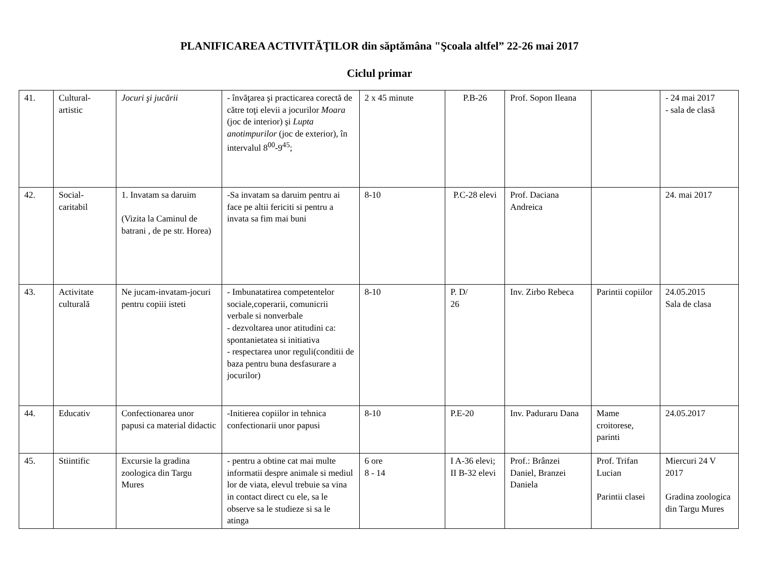PLANIFICAREA ACTIVITĂŢILOR din săptămâna "Şcoala altfel” 22-26 mai 2017
Ciclul primar
| 41. | Cultural-artistic | Jocuri şi jucării | - învăţarea şi practicarea corectă de către toţi elevii a jocurilor Moara (joc de interior) şi Lupta anotimpurilor (joc de exterior), în intervalul 8<sup>00</sup>-9<sup>45</sup>; | 2 x 45 minute | P.B-26 | Prof. Sopon Ileana | | - 24 mai 2017 - sala de clasă |
| 42. | Social-caritabil | 1. Invatam sa daruim (Vizita la Caminul de batrani , de pe str. Horea) | -Sa invatam sa daruim pentru ai face pe altii fericiti si pentru a invata sa fim mai buni | 8-10 | P.C-28 elevi | Prof. Daciana Andreica | | 24. mai 2017 |
| 43. | Activitate culturală | Ne jucam-invatam-jocuri pentru copiii isteti | - Imbunatatirea competentelor sociale,coperarii, comunicrii verbale si nonverbale - dezvoltarea unor atitudini ca: spontanietatea si initiativa - respectarea unor reguli(conditii de baza pentru buna desfasurare a jocurilor) | 8-10 | P. D/ 26 | Inv. Zirbo Rebeca | Parintii copiilor | 24.05.2015 Sala de clasa |
| 44. | Educativ | Confectionarea unor papusi ca material didactic | -Initierea copiilor in tehnica confectionarii unor papusi | 8-10 | P.E-20 | Inv. Paduraru Dana | Mame croitorese, parinti | 24.05.2017 |
| 45. | Stiintific | Excursie la gradina zoologica din Targu Mures | - pentru a obtine cat mai multe informatii despre animale si mediul lor de viata, elevul trebuie sa vina in contact direct cu ele, sa le observe sa le studieze si sa le atinga | 6 ore 8 - 14 | I A-36 elevi; II B-32 elevi | Prof.: Brânzei Daniel, Branzei Daniela | Prof. Trifan Lucian Parintii clasei | Miercuri 24 V 2017 Gradina zoologica din Targu Mures |